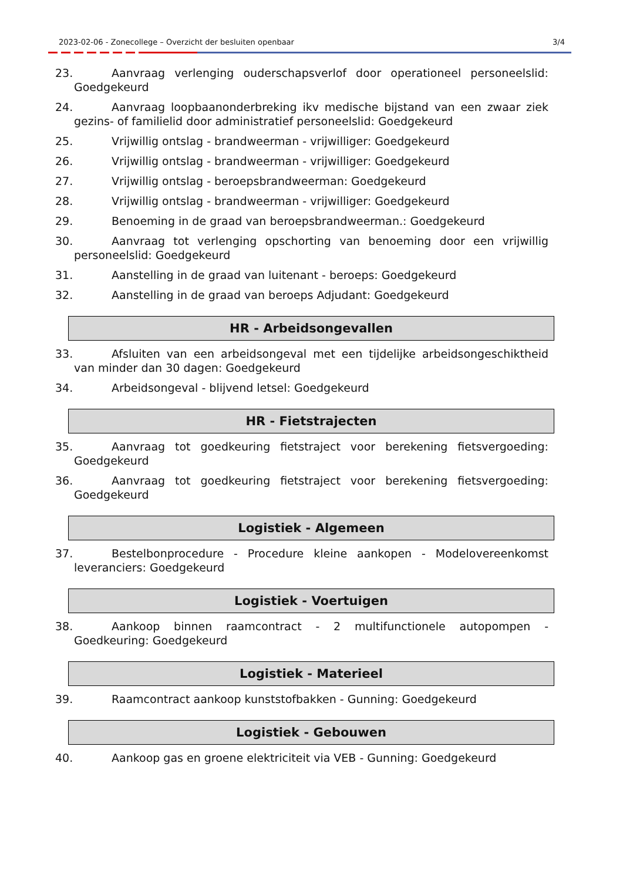2023-02-06 - Zonecollege – Overzicht der besluiten openbaar 3/4
23. Aanvraag verlenging ouderschapsverlof door operationeel personeelslid: Goedgekeurd
24. Aanvraag loopbaanonderbreking ikv medische bijstand van een zwaar ziek gezins- of familielid door administratief personeelslid: Goedgekeurd
25. Vrijwillig ontslag - brandweerman - vrijwilliger: Goedgekeurd
26. Vrijwillig ontslag - brandweerman - vrijwilliger: Goedgekeurd
27. Vrijwillig ontslag - beroepsbrandweerman: Goedgekeurd
28. Vrijwillig ontslag - brandweerman - vrijwilliger: Goedgekeurd
29. Benoeming in de graad van beroepsbrandweerman.: Goedgekeurd
30. Aanvraag tot verlenging opschorting van benoeming door een vrijwillig personeelslid: Goedgekeurd
31. Aanstelling in de graad van luitenant - beroeps: Goedgekeurd
32. Aanstelling in de graad van beroeps Adjudant: Goedgekeurd
HR - Arbeidsongevallen
33. Afsluiten van een arbeidsongeval met een tijdelijke arbeidsongeschiktheid van minder dan 30 dagen: Goedgekeurd
34. Arbeidsongeval - blijvend letsel: Goedgekeurd
HR - Fietstrajecten
35. Aanvraag tot goedkeuring fietstraject voor berekening fietsvergoeding: Goedgekeurd
36. Aanvraag tot goedkeuring fietstraject voor berekening fietsvergoeding: Goedgekeurd
Logistiek - Algemeen
37. Bestelbonprocedure - Procedure kleine aankopen - Modelovereenkomst leveranciers: Goedgekeurd
Logistiek - Voertuigen
38. Aankoop binnen raamcontract - 2 multifunctionele autopompen - Goedkeuring: Goedgekeurd
Logistiek - Materieel
39. Raamcontract aankoop kunststofbakken - Gunning: Goedgekeurd
Logistiek - Gebouwen
40. Aankoop gas en groene elektriciteit via VEB - Gunning: Goedgekeurd